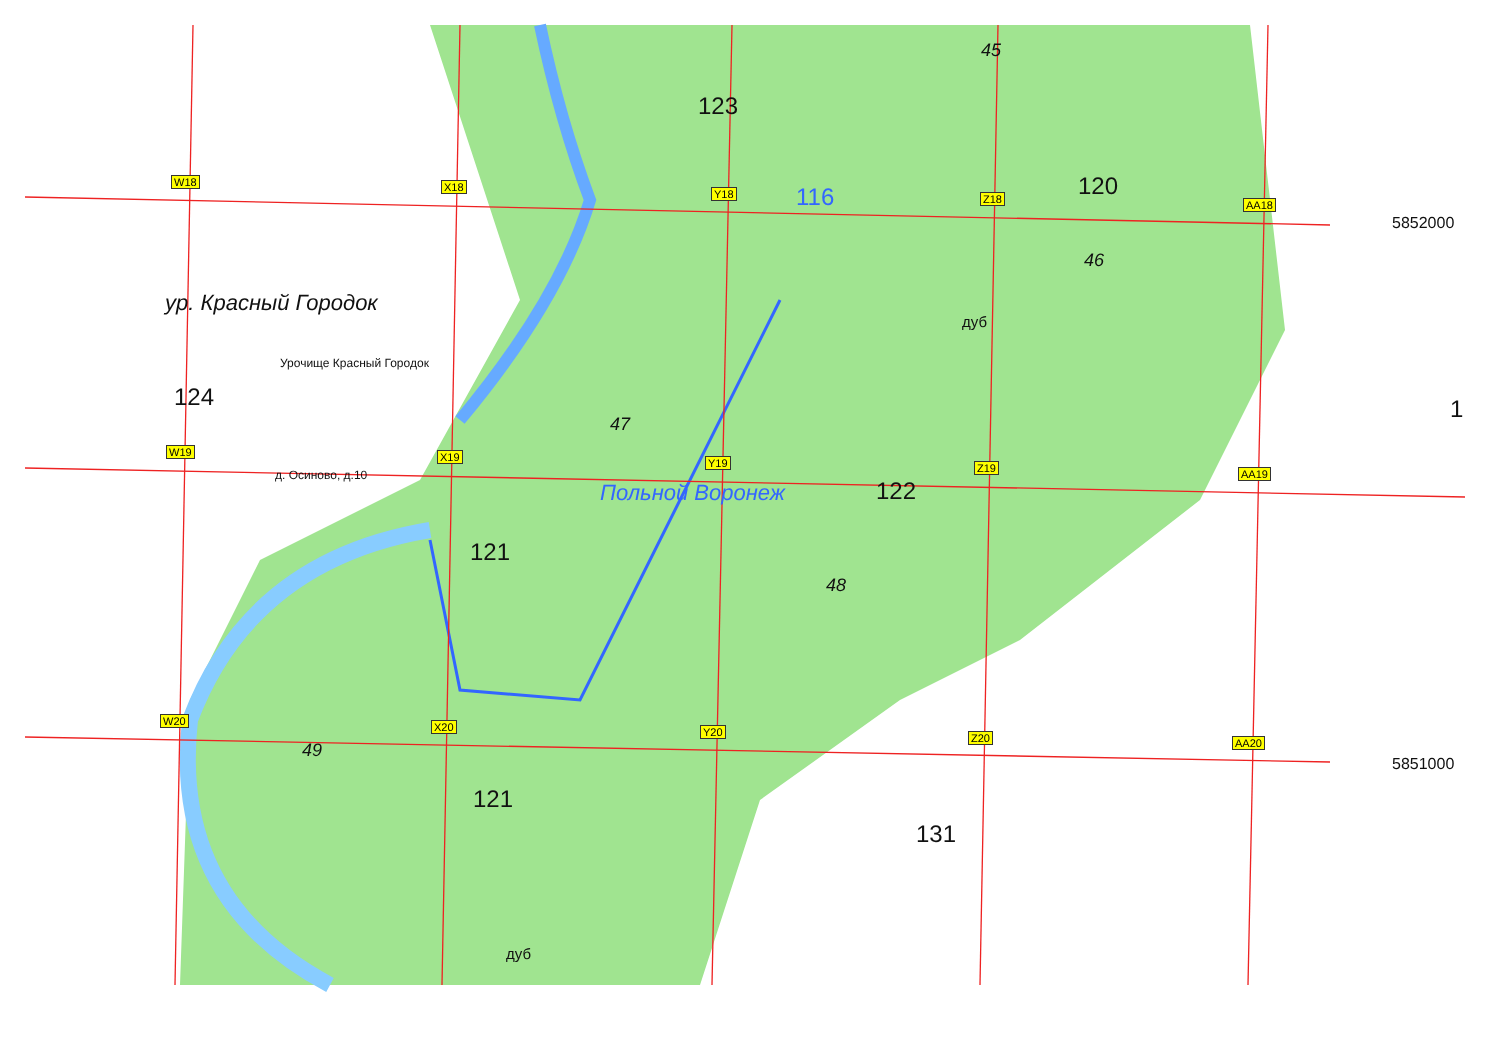W18 X18
Y18 Z18 AA18
W19 X19 Y19 Z19 AA19
W20 X20 Y20 Z20 AA20
123
45
120 116
5852000
46
ур. Красный Городок
дуб
Урочище Красный Городок
124 1
47
Польной Воронеж
д. Осиново, д.10
122
121
48
49
5851000
121
131
дуб